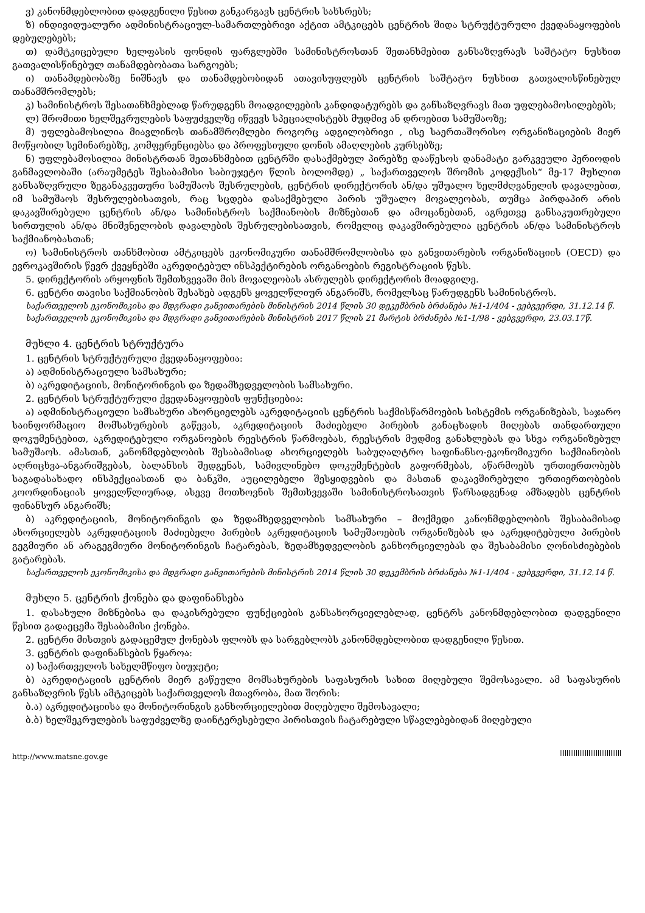ვ) კანონმდებლობით დადგენილი წესით განკარგავს ცენტრის სახსრებს;
ზ) ინდივიდუალური ადმინისტრაციულ-სამართლებრივი აქტით ამტკიცებს ცენტრის შიდა სტრუქტურული ქვედანაყოფების დებულებებს;
თ) დამტკიცებული ხელფასის ფონდის ფარგლებში სამინისტროსთან შეთანხმებით განსაზღვრავს საშტატო ნუსხით გათვალისწინებულ თანამდებობათა სარგოებს;
ი) თანამდებობაზე ნიშნავს და თანამდებობიდან ათავისუფლებს ცენტრის საშტატო ნუსხით გათვალისწინებულ თანამშრომლებს;
კ) სამინისტროს შესათანხმებლად წარუდგენს მოადგილეების კანდიდატურებს და განსაზღვრავს მათ უფლებამოსილებებს;
ლ) შრომითი ხელშეკრულების საფუძველზე იწვევს სპეციალისტებს მუდმივ ან დროებით სამუშაოზე;
მ) უფლებამოსილია მიავლინოს თანამშრომლები როგორც ადგილობრივი , ისე საერთაშორისო ორგანიზაციების მიერ მოწყობილ სემინარებზე, კომფერენციებსა და პროფესიული დონის ამაღლების კურსებზე;
ნ) უფლებამოსილია მინისტრთან შეთანხმებით ცენტრში დასაქმებულ პირებზე დააწესოს დანამატი გარკვეული პერიოდის განმავლობაში (არაუმეტეს შესაბამისი საბიუჯეტო წლის ბოლომდე) „ საქართველოს შრომის კოდექსის“ მე-17 მუხლით განსაზღვრული ზეგანაკვეთური სამუშაოს შესრულების, ცენტრის დირექტორის ან/და უშუალო ხელმძღვანელის დავალებით, იმ სამუშაოს შესრულებისათვის, რაც სცდება დასაქმებული პირის უშუალო მოვალეობას, თუმცა პირდაპირ არის დაკავშირებული ცენტრის ან/და სამინისტროს საქმიანობის მიზნებთან და ამოცანებთან, აგრეთვე განსაკუთრებული სირთულის ან/და მნიშვნელობის დავალების შესრულებისათვის, რომელიც დაკავშირებულია ცენტრის ან/და სამინისტროს საქმიანობასთან;
ო) სამინისტროს თანხმობით ამტკიცებს ეკონომიკური თანამშრომლობისა და განვითარების ორგანიზაციის (OECD) და ევროკავშირის წევრ ქვეყნებში აკრედიტებულ ინსპექტირების ორგანოების რეგისტრაციის წესს.
5. დირექტორის არყოფნის შემთხვევაში მის მოვალეობას ასრულებს დირექტორის მოადგილე.
6. ცენტრი თავისი საქმიანობის შესახებ ადგენს ყოველწლიურ ანგარიშს, რომელსაც წარუდგენს სამინისტროს.
საქართველოს ეკონომიკისა და მდგრადი განვითარების მინისტრის 2014 წლის 30 დეკემბრის ბრძანება №1-1/404 - ვებგვერდი, 31.12.14 წ.
საქართველოს ეკონომიკისა და მდგრადი განვითარების მინისტრის 2017 წლის 21 მარტის ბრძანება №1-1/98 - ვებგვერდი, 23.03.17წ.
მუხლი 4. ცენტრის სტრუქტურა
1. ცენტრის სტრუქტურული ქვედანაყოფებია:
ა) ადმინისტრაციული სამსახური;
ბ) აკრედიტაციის, მონიტორინგის და ზედამხედველობის სამსახური.
2. ცენტრის სტრუქტურული ქვედანაყოფების ფუნქციებია:
ა) ადმინისტრაციული სამსახური ახორციელებს აკრედიტაციის ცენტრის საქმისწარმოების სისტემის ორგანიზებას, საჯარო საინფორმაციო მომსახურების გაწევას, აკრედიტაციის მაძიებელი პირების განაცხადის მიღებას თანდართული დოკუმენტებით, აკრედიტებული ორგანოების რეესტრის წარმოებას, რეესტრის მუდმივ განახლებას და სხვა ორგანიზებულ სამუშაოს. ამასთან, კანონმდებლობის შესაბამისად ახორციელებს საბუღალტრო საფინანსო-ეკონომიკური საქმიანობის აღრიცხვა-ანგარიშგებას, ბალანსის შედგენას, სამივლინებო დოკუმენტების გაფორმებას, აწარმოებს ურთიერთობებს საგადასახადო ინსპექციასთან და ბანკში, აუცილებელი შესყიდვების და მასთან დაკავშირებული ურთიერთობების კოორდინაციას ყოველწლიურად, ასევე მოთხოვნის შემთხვევაში სამინისტროსათვის წარსადგენად ამზადებს ცენტრის ფინანსურ ანგარიშს;
ბ) აკრედიტაციის, მონიტორინგის და ზედამხედველობის სამსახური – მოქმედი კანონმდებლობის შესაბამისად ახორციელებს აკრედიტაციის მაძიებელი პირების აკრედიტაციის სამუშაოების ორგანიზებას და აკრედიტებული პირების გეგმიური ან არაგეგმიური მონიტორინგის ჩატარებას, ზედამხედველობის განხორციელებას და შესაბამისი ღონისძიებების გატარებას.
საქართველოს ეკონომიკისა და მდგრადი განვითარების მინისტრის 2014 წლის 30 დეკემბრის ბრძანება №1-1/404 - ვებგვერდი, 31.12.14 წ.
მუხლი 5. ცენტრის ქონება და დაფინანსება
1. დასახული მიზნებისა და დაკისრებული ფუნქციების განსახორციელებლად, ცენტრს კანონმდებლობით დადგენილი წესით გადაეცემა შესაბამისი ქონება.
2. ცენტრი მისთვის გადაცემულ ქონებას ფლობს და სარგებლობს კანონმდებლობით დადგენილი წესით.
3. ცენტრის დაფინანსების წყაროა:
ა) საქართველოს სახელმწიფო ბიუჯეტი;
ბ) აკრედიტაციის ცენტრის მიერ გაწეული მომსახურების საფასურის სახით მიღებული შემოსავალი. ამ საფასურის განსაზღვრის წესს ამტკიცებს საქართველოს მთავრობა, მათ შორის:
ბ.ა) აკრედიტაციისა და მონიტორინგის განხორციელებით მიღებული შემოსავალი;
ბ.ბ) ხელშეკრულების საფუძველზე დაინტერესებული პირისთვის ჩატარებული სწავლებებიდან მიღებული
http://www.matsne.gov.ge